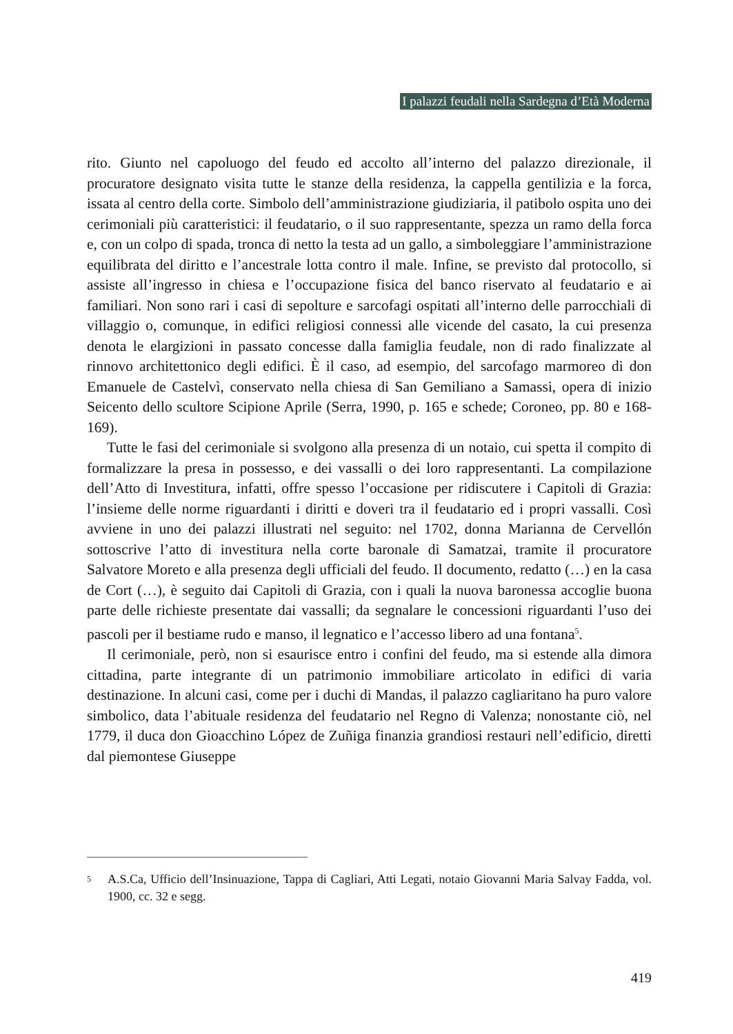I palazzi feudali nella Sardegna d’Età Moderna
rito. Giunto nel capoluogo del feudo ed accolto all’interno del palazzo direzionale, il procuratore designato visita tutte le stanze della residenza, la cappella gentilizia e la forca, issata al centro della corte. Simbolo dell’amministrazione giudiziaria, il patibolo ospita uno dei cerimoniali più caratteristici: il feudatario, o il suo rappresentante, spezza un ramo della forca e, con un colpo di spada, tronca di netto la testa ad un gallo, a simboleggiare l’amministrazione equilibrata del diritto e l’ancestrale lotta contro il male. Infine, se previsto dal protocollo, si assiste all’ingresso in chiesa e l’occupazione fisica del banco riservato al feudatario e ai familiari. Non sono rari i casi di sepolture e sarcofagi ospitati all’interno delle parrocchiali di villaggio o, comunque, in edifici religiosi connessi alle vicende del casato, la cui presenza denota le elargizioni in passato concesse dalla famiglia feudale, non di rado finalizzate al rinnovo architettonico degli edifici. È il caso, ad esempio, del sarcofago marmoreo di don Emanuele de Castelvì, conservato nella chiesa di San Gemiliano a Samassi, opera di inizio Seicento dello scultore Scipione Aprile (Serra, 1990, p. 165 e schede; Coroneo, pp. 80 e 168-169).
Tutte le fasi del cerimoniale si svolgono alla presenza di un notaio, cui spetta il compito di formalizzare la presa in possesso, e dei vassalli o dei loro rappresentanti. La compilazione dell’Atto di Investitura, infatti, offre spesso l’occasione per ridiscutere i Capitoli di Grazia: l’insieme delle norme riguardanti i diritti e doveri tra il feudatario ed i propri vassalli. Così avviene in uno dei palazzi illustrati nel seguito: nel 1702, donna Marianna de Cervellón sottoscrive l’atto di investitura nella corte baronale di Samatzai, tramite il procuratore Salvatore Moreto e alla presenza degli ufficiali del feudo. Il documento, redatto (…) en la casa de Cort (…), è seguito dai Capitoli di Grazia, con i quali la nuova baronessa accoglie buona parte delle richieste presentate dai vassalli; da segnalare le concessioni riguardanti l’uso dei pascoli per il bestiame rudo e manso, il legnatico e l’accesso libero ad una fontana<sup>5</sup>.
Il cerimoniale, però, non si esaurisce entro i confini del feudo, ma si estende alla dimora cittadina, parte integrante di un patrimonio immobiliare articolato in edifici di varia destinazione. In alcuni casi, come per i duchi di Mandas, il palazzo cagliaritano ha puro valore simbolico, data l’abituale residenza del feudatario nel Regno di Valenza; nonostante ciò, nel 1779, il duca don Gioacchino López de Zuñiga finanzia grandiosi restauri nell’edificio, diretti dal piemontese Giuseppe
5 A.S.Ca, Ufficio dell’Insinuazione, Tappa di Cagliari, Atti Legati, notaio Giovanni Maria Salvay Fadda, vol. 1900, cc. 32 e segg.
419